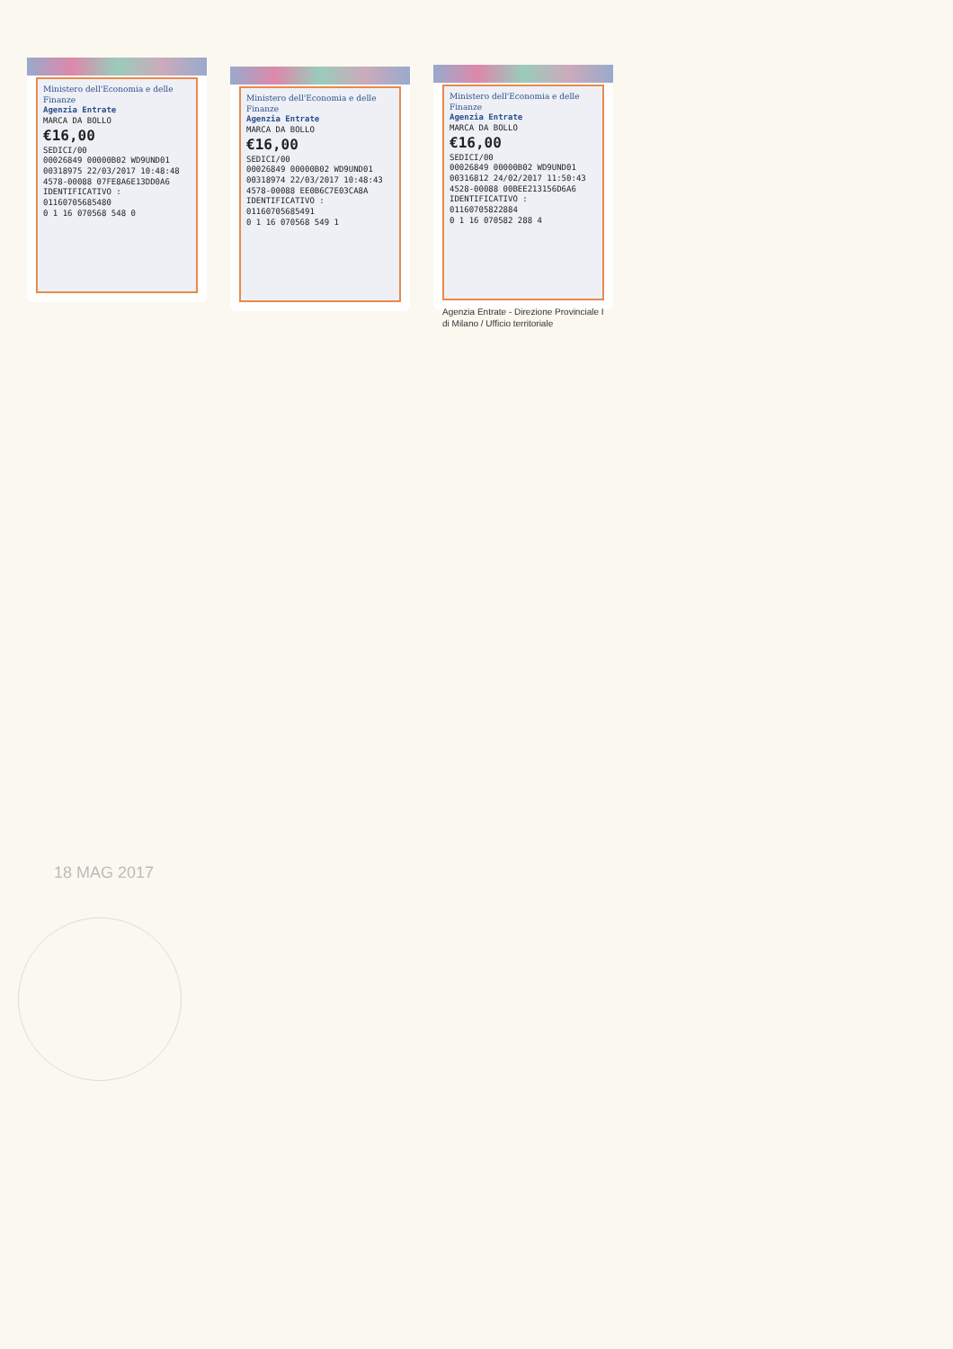Ministero dell'Economia e delle Finanze
Agenzia Entrate
MARCA DA BOLLO
€16,00
SEDICI/00
00026849 00000B02 WD9UND01
00318975 22/03/2017 10:48:48
4578-00088 07FE8A6E13DD0A6
IDENTIFICATIVO : 01160705685480
0 1 16 070568 548 0
Ministero dell'Economia e delle Finanze
Agenzia Entrate
MARCA DA BOLLO
€16,00
SEDICI/00
00026849 00000B02 WD9UND01
00318974 22/03/2017 10:48:43
4578-00088 EE0B6C7E03CA8A
IDENTIFICATIVO : 01160705685491
0 1 16 070568 549 1
Ministero dell'Economia e delle Finanze
Agenzia Entrate
MARCA DA BOLLO
€16,00
SEDICI/00
00026849 00000B02 WD9UND01
00316812 24/02/2017 11:50:43
4528-00088 00BEE213156D6A6
IDENTIFICATIVO : 01160705822884
0 1 16 070582 288 4
Agenzia Entrate - Direzione Provinciale I di Milano / Ufficio territoriale
18 MAG 2017